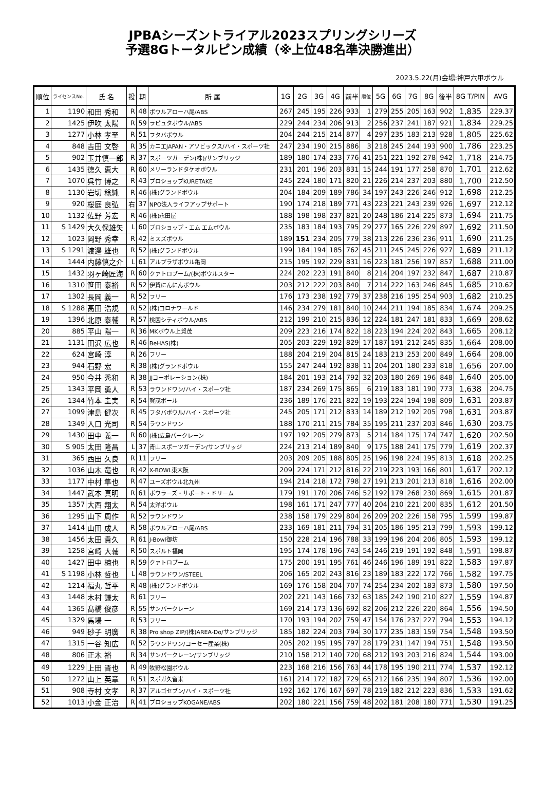JPBAシーズントライアル2023スプリングシリーズ
予選8Gトータルピン成績（※上位48名準決勝進出）
2023.5.22(月)会場:神戸六甲ボウル
| 順位 | ライセンスNo. | 氏 名 | 投 | 期 | 所 属 | 1G | 2G | 3G | 4G | 前半 | 順位 | 5G | 6G | 7G | 8G | 後半 | 8G T/PIN | AVG |
| --- | --- | --- | --- | --- | --- | --- | --- | --- | --- | --- | --- | --- | --- | --- | --- | --- | --- | --- |
| 1 | 1190 | 和田 秀和 | R | 48 | ボウルアローハ尾/ABS | 267 | 245 | 195 | 226 | 933 | 1 | 279 | 255 | 205 | 163 | 902 | 1,835 | 229.37 |
| 2 | 1425 | 伊吹 太陽 | R | 59 | ラピュタボウル/ABS | 229 | 244 | 234 | 206 | 913 | 2 | 256 | 237 | 241 | 187 | 921 | 1,834 | 229.25 |
| 3 | 1277 | 小林 孝至 | R | 51 | フタバボウル | 204 | 244 | 215 | 214 | 877 | 4 | 297 | 235 | 183 | 213 | 928 | 1,805 | 225.62 |
| 4 | 848 | 吉田 文啓 | R | 35 | カニエJAPAN・アソビックス/ハイ・スポーツ社 | 247 | 234 | 190 | 215 | 886 | 3 | 218 | 245 | 244 | 193 | 900 | 1,786 | 223.25 |
| 5 | 902 | 玉井慎一郎 | R | 37 | スポーツガーデン(株)/サンブリッジ | 189 | 180 | 174 | 233 | 776 | 41 | 251 | 221 | 192 | 278 | 942 | 1,718 | 214.75 |
| 6 | 1435 | 徳久 恵大 | R | 60 | メリーランドタケオボウル | 231 | 201 | 196 | 203 | 831 | 15 | 244 | 191 | 177 | 258 | 870 | 1,701 | 212.62 |
| 7 | 1070 | 呉竹 博之 | R | 43 | プロショップKURETAKE | 245 | 224 | 180 | 171 | 820 | 21 | 226 | 214 | 237 | 203 | 880 | 1,700 | 212.50 |
| 8 | 1130 | 岩切 稔純 | R | 46 | (株)グランドボウル | 204 | 184 | 209 | 189 | 786 | 34 | 197 | 243 | 226 | 246 | 912 | 1,698 | 212.25 |
| 9 | 920 | 桜庭 良弘 | 右 | 37 | NPO法人ライフアップサポート | 190 | 174 | 218 | 189 | 771 | 43 | 223 | 221 | 243 | 239 | 926 | 1,697 | 212.12 |
| 10 | 1132 | 佐野 芳宏 | R | 46 | (株)永田屋 | 188 | 198 | 198 | 237 | 821 | 20 | 248 | 186 | 214 | 225 | 873 | 1,694 | 211.75 |
| 11 | S 1429 | 大久保雄矢 | L | 60 | プロショップ・エム エムボウル | 235 | 183 | 184 | 193 | 795 | 29 | 277 | 165 | 226 | 229 | 897 | 1,692 | 211.50 |
| 12 | 1023 | 岡野 秀幸 | R | 42 | ミスズボウル | 189 | 151 | 234 | 205 | 779 | 38 | 213 | 226 | 236 | 236 | 911 | 1,690 | 211.25 |
| 13 | S 1291 | 渡邊 雄也 | R | 52 | (株)グランドボウル | 199 | 184 | 194 | 185 | 762 | 45 | 211 | 245 | 245 | 226 | 927 | 1,689 | 211.12 |
| 14 | 1444 | 内藤慎之介 | L | 61 | アルプラザボウル亀岡 | 215 | 195 | 192 | 229 | 831 | 16 | 223 | 181 | 256 | 197 | 857 | 1,688 | 211.00 |
| 15 | 1432 | 羽ヶ崎匠海 | R | 60 | クァトロブーム/(株)ボウルスター | 224 | 202 | 223 | 191 | 840 | 8 | 214 | 204 | 197 | 232 | 847 | 1,687 | 210.87 |
| 16 | 1310 | 笹田 泰裕 | R | 52 | 伊賀にんにんボウル | 203 | 212 | 222 | 203 | 840 | 7 | 214 | 222 | 163 | 246 | 845 | 1,685 | 210.62 |
| 17 | 1302 | 長岡 義一 | R | 52 | フリー | 176 | 173 | 238 | 192 | 779 | 37 | 238 | 216 | 195 | 254 | 903 | 1,682 | 210.25 |
| 18 | S 1288 | 髙田 浩規 | R | 52 | (株)コロナワールド | 146 | 234 | 279 | 181 | 840 | 10 | 244 | 211 | 194 | 185 | 834 | 1,674 | 209.25 |
| 19 | 1396 | 北原 泰輔 | R | 57 | 桃園シティボウル/ABS | 212 | 199 | 210 | 215 | 836 | 12 | 224 | 181 | 247 | 181 | 833 | 1,669 | 208.62 |
| 20 | 885 | 平山 陽一 | R | 36 | MKボウル上賀茂 | 209 | 223 | 216 | 174 | 822 | 18 | 223 | 194 | 224 | 202 | 843 | 1,665 | 208.12 |
| 21 | 1131 | 田沢 広也 | R | 46 | BeHAS(株) | 205 | 203 | 229 | 192 | 829 | 17 | 187 | 191 | 212 | 245 | 835 | 1,664 | 208.00 |
| 22 | 624 | 宮崎 淳 | R | 26 | フリー | 188 | 204 | 219 | 204 | 815 | 24 | 183 | 213 | 253 | 200 | 849 | 1,664 | 208.00 |
| 23 | 944 | 石野 宏 | R | 38 | (株)グランドボウル | 155 | 247 | 244 | 192 | 838 | 11 | 204 | 201 | 180 | 233 | 818 | 1,656 | 207.00 |
| 24 | 950 | 今井 秀和 | R | 38 | JJコーポレーション(株) | 184 | 201 | 193 | 214 | 792 | 32 | 203 | 180 | 269 | 196 | 848 | 1,640 | 205.00 |
| 25 | 1343 | 平岡 勇人 | R | 53 | ラウンドワン/ハイ・スポーツ社 | 187 | 234 | 269 | 175 | 865 | 6 | 219 | 183 | 181 | 190 | 773 | 1,638 | 204.75 |
| 26 | 1344 | 竹本 圭実 | R | 54 | 賀茂ボール | 236 | 189 | 176 | 221 | 822 | 19 | 193 | 224 | 194 | 198 | 809 | 1,631 | 203.87 |
| 27 | 1099 | 津島 健次 | R | 45 | フタバボウル/ハイ・スポーツ社 | 245 | 205 | 171 | 212 | 833 | 14 | 189 | 212 | 192 | 205 | 798 | 1,631 | 203.87 |
| 28 | 1349 | 入口 光司 | R | 54 | ラウンドワン | 188 | 170 | 211 | 215 | 784 | 35 | 195 | 211 | 237 | 203 | 846 | 1,630 | 203.75 |
| 29 | 1430 | 田中 義一 | R | 60 | (株)広島パークレーン | 197 | 192 | 205 | 279 | 873 | 5 | 214 | 184 | 175 | 174 | 747 | 1,620 | 202.50 |
| 30 | S 905 | 太田 隆昌 | L | 37 | 青山スポーツガーデン/サンブリッジ | 224 | 213 | 214 | 189 | 840 | 9 | 175 | 188 | 241 | 175 | 779 | 1,619 | 202.37 |
| 31 | 365 | 西田 久良 | R | 11 | フリー | 203 | 209 | 205 | 188 | 805 | 25 | 196 | 198 | 224 | 195 | 813 | 1,618 | 202.25 |
| 32 | 1036 | 山木 竜也 | R | 42 | X-BOWL東大阪 | 209 | 224 | 171 | 212 | 816 | 22 | 219 | 223 | 193 | 166 | 801 | 1,617 | 202.12 |
| 33 | 1177 | 中村 隼也 | R | 47 | ユーズボウル北九州 | 194 | 214 | 218 | 172 | 798 | 27 | 191 | 213 | 201 | 213 | 818 | 1,616 | 202.00 |
| 34 | 1447 | 武本 真明 | R | 61 | ボウラーズ・サポート・ドリーム | 179 | 191 | 170 | 206 | 746 | 52 | 192 | 179 | 268 | 230 | 869 | 1,615 | 201.87 |
| 35 | 1357 | 大西 翔太 | R | 54 | 太洋ボウル | 198 | 161 | 171 | 247 | 777 | 40 | 204 | 210 | 221 | 200 | 835 | 1,612 | 201.50 |
| 36 | 1295 | 山下 周作 | R | 52 | ラウンドワン | 238 | 158 | 179 | 229 | 804 | 26 | 209 | 202 | 226 | 158 | 795 | 1,599 | 199.87 |
| 37 | 1414 | 山田 成人 | R | 58 | ボウルアローハ尾/ABS | 233 | 169 | 181 | 211 | 794 | 31 | 205 | 186 | 195 | 213 | 799 | 1,593 | 199.12 |
| 38 | 1456 | 太田 貴久 | R | 61 | J-Bowl御坊 | 150 | 228 | 214 | 196 | 788 | 33 | 199 | 196 | 204 | 206 | 805 | 1,593 | 199.12 |
| 39 | 1258 | 宮崎 大輔 | R | 50 | スポルト福岡 | 195 | 174 | 178 | 196 | 743 | 54 | 246 | 219 | 191 | 192 | 848 | 1,591 | 198.87 |
| 40 | 1427 | 田中 椋也 | R | 59 | クァトロブーム | 175 | 200 | 191 | 195 | 761 | 46 | 246 | 196 | 189 | 191 | 822 | 1,583 | 197.87 |
| 41 | S 1198 | 小林 哲也 | L | 48 | ラウンドワン/STEEL | 206 | 165 | 202 | 243 | 816 | 23 | 189 | 183 | 222 | 172 | 766 | 1,582 | 197.75 |
| 42 | 1214 | 福丸 哲平 | R | 48 | (株)グランドボウル | 169 | 176 | 158 | 204 | 707 | 74 | 254 | 234 | 202 | 183 | 873 | 1,580 | 197.50 |
| 43 | 1448 | 木村 謙太 | R | 61 | フリー | 202 | 221 | 143 | 166 | 732 | 63 | 185 | 242 | 190 | 210 | 827 | 1,559 | 194.87 |
| 44 | 1365 | 髙橋 俊彦 | R | 55 | サンパークレーン | 169 | 214 | 173 | 136 | 692 | 82 | 206 | 212 | 226 | 220 | 864 | 1,556 | 194.50 |
| 45 | 1329 | 馬場 一 | R | 53 | フリー | 170 | 193 | 194 | 202 | 759 | 47 | 154 | 176 | 237 | 227 | 794 | 1,553 | 194.12 |
| 46 | 949 | 砂子 明廣 | R | 38 | Pro shop ZIP/(株)AREA-Do/サンブリッジ | 185 | 182 | 224 | 203 | 794 | 30 | 177 | 235 | 183 | 159 | 754 | 1,548 | 193.50 |
| 47 | 1315 | 一谷 知広 | R | 52 | ラウンドワン/コーセー産業(株) | 205 | 202 | 195 | 195 | 797 | 28 | 179 | 231 | 147 | 194 | 751 | 1,548 | 193.50 |
| 48 | 806 | 正木 裕 | R | 34 | サンパークレーン/サンブリッジ | 210 | 158 | 212 | 140 | 720 | 68 | 212 | 193 | 203 | 216 | 824 | 1,544 | 193.00 |
| 49 | 1229 | 上田 晋也 | R | 49 | 牧野松園ボウル | 223 | 168 | 216 | 156 | 763 | 44 | 178 | 195 | 190 | 211 | 774 | 1,537 | 192.12 |
| 50 | 1272 | 山上 英章 | R | 51 | スポガ久留米 | 161 | 214 | 172 | 182 | 729 | 65 | 212 | 166 | 235 | 194 | 807 | 1,536 | 192.00 |
| 51 | 908 | 寺村 文孝 | R | 37 | アルゴセブン/ハイ・スポーツ社 | 192 | 162 | 176 | 167 | 697 | 78 | 219 | 182 | 212 | 223 | 836 | 1,533 | 191.62 |
| 52 | 1013 | 小金 正治 | R | 41 | プロショップKOGANE/ABS | 202 | 180 | 221 | 156 | 759 | 48 | 202 | 181 | 208 | 180 | 771 | 1,530 | 191.25 |